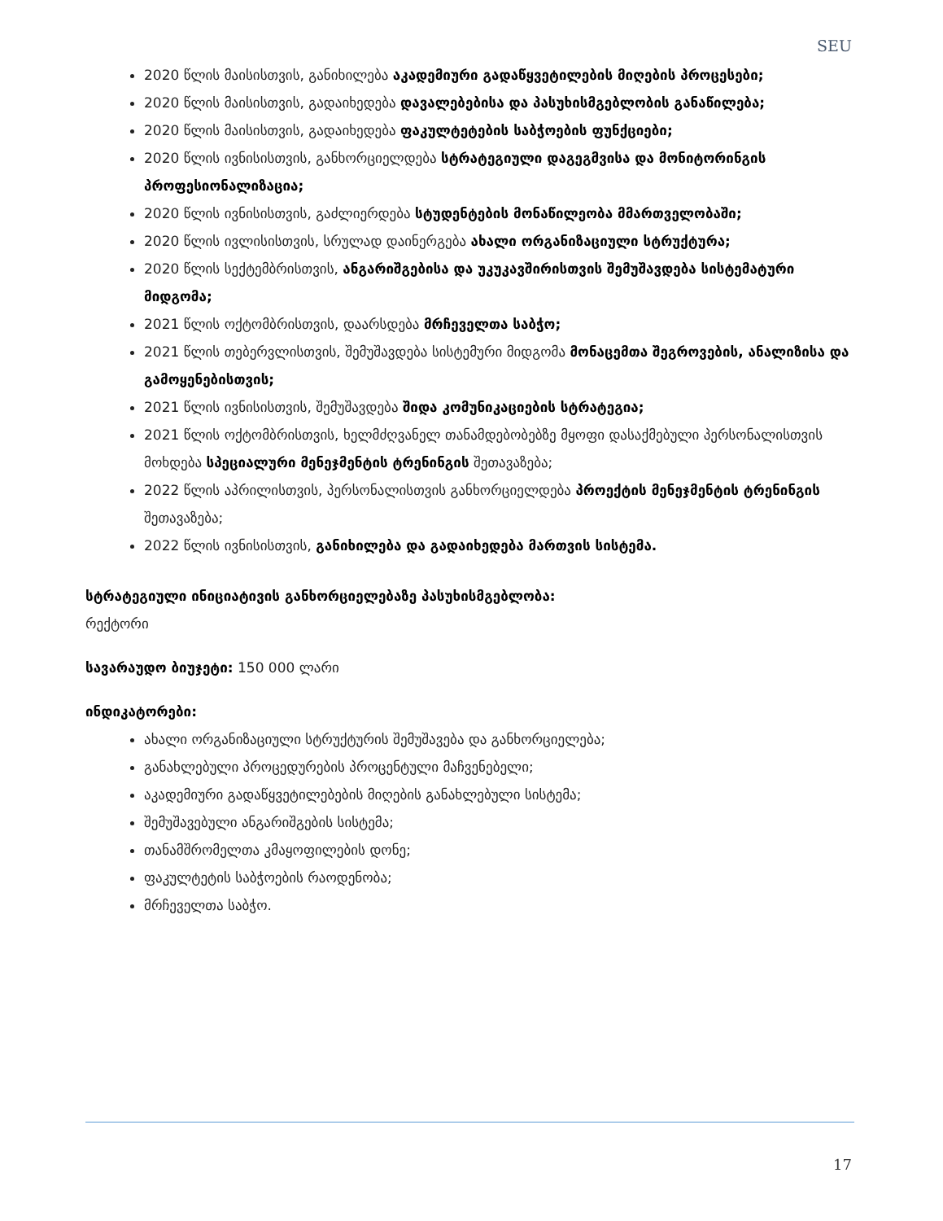SEU
2020 წლის მაისისთვის, განიხილება აკადემიური გადაწყვეტილების მიღების პროცესები;
2020 წლის მაისისთვის, გადაიხედება დავალებებისა და პასუხისმგებლობის განაწილება;
2020 წლის მაისისთვის, გადაიხედება ფაკულტეტების საბჭოების ფუნქციები;
2020 წლის ივნისისთვის, განხორციელდება სტრატეგიული დაგეგმვისა და მონიტორინგის პროფესიონალიზაცია;
2020 წლის ივნისისთვის, გაძლიერდება სტუდენტების მონაწილეობა მმართველობაში;
2020 წლის ივლისისთვის, სრულად დაინერგება ახალი ორგანიზაციული სტრუქტურა;
2020 წლის სექტემბრისთვის, ანგარიშგებისა და უკუკავშირისთვის შემუშავდება სისტემატური მიდგომა;
2021 წლის ოქტომბრისთვის, დაარსდება მრჩეველთა საბჭო;
2021 წლის თებერვლისთვის, შემუშავდება სისტემური მიდგომა მონაცემთა შეგროვების, ანალიზისა და გამოყენებისთვის;
2021 წლის ივნისისთვის, შემუშავდება შიდა კომუნიკაციების სტრატეგია;
2021 წლის ოქტომბრისთვის, ხელმძღვანელ თანამდებობებზე მყოფი დასაქმებული პერსონალისთვის მოხდება სპეციალური მენეჯმენტის ტრენინგის შეთავაზება;
2022 წლის აპრილისთვის, პერსონალისთვის განხორციელდება პროექტის მენეჯმენტის ტრენინგის შეთავაზება;
2022 წლის ივნისისთვის, განიხილება და გადაიხედება მართვის სისტემა.
სტრატეგიული ინიციატივის განხორციელებაზე პასუხისმგებლობა:
რექტორი
სავარაუდო ბიუჯეტი: 150 000 ლარი
ინდიკატორები:
ახალი ორგანიზაციული სტრუქტურის შემუშავება და განხორციელება;
განახლებული პროცედურების პროცენტული მაჩვენებელი;
აკადემიური გადაწყვეტილებების მიღების განახლებული სისტემა;
შემუშავებული ანგარიშგების სისტემა;
თანამშრომელთა კმაყოფილების დონე;
ფაკულტეტის საბჭოების რაოდენობა;
მრჩეველთა საბჭო.
17